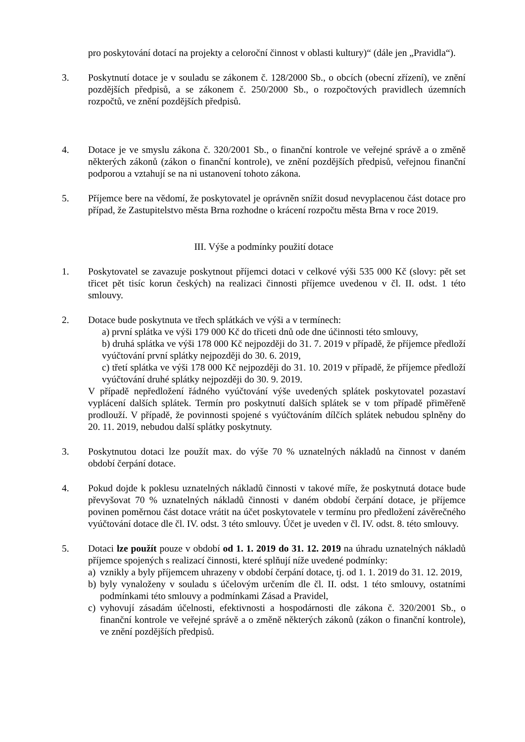pro poskytování dotací na projekty a celoroční činnost v oblasti kultury)“ (dále jen „Pravidla“).
3. Poskytnutí dotace je v souladu se zákonem č. 128/2000 Sb., o obcích (obecní zřízení), ve znění pozdějších předpisů, a se zákonem č. 250/2000 Sb., o rozpočtových pravidlech územních rozpočtů, ve znění pozdějších předpisů.
4. Dotace je ve smyslu zákona č. 320/2001 Sb., o finanční kontrole ve veřejné správě a o změně některých zákonů (zákon o finanční kontrole), ve znění pozdějších předpisů, veřejnou finanční podporou a vztahují se na ni ustanovení tohoto zákona.
5. Příjemce bere na vědomí, že poskytovatel je oprávněn snížit dosud nevyplacenou část dotace pro případ, že Zastupitelstvo města Brna rozhodne o krácení rozpočtu města Brna v roce 2019.
III. Výše a podmínky použití dotace
1. Poskytovatel se zavazuje poskytnout příjemci dotaci v celkové výši 535 000 Kč (slovy: pět set třicet pět tisíc korun českých) na realizaci činnosti příjemce uvedenou v čl. II. odst. 1 této smlouvy.
2. Dotace bude poskytnuta ve třech splátkách ve výši a v termínech:
a) první splátka ve výši 179 000 Kč do třiceti dnů ode dne účinnosti této smlouvy,
b) druhá splátka ve výši 178 000 Kč nejpozději do 31. 7. 2019 v případě, že příjemce předloží vyúčtování první splátky nejpozději do 30. 6. 2019,
c) třetí splátka ve výši 178 000 Kč nejpozději do 31. 10. 2019 v případě, že příjemce předloží vyúčtování druhé splátky nejpozději do 30. 9. 2019.
V případě nepředložení řádného vyúčtování výše uvedených splátek poskytovatel pozastaví vyplácení dalších splátek. Termín pro poskytnutí dalších splátek se v tom případě přiměřeně prodlouží. V případě, že povinnosti spojené s vyúčtováním dílčích splátek nebudou splněny do 20. 11. 2019, nebudou další splátky poskytnuty.
3. Poskytnutou dotaci lze použít max. do výše 70 % uznatelných nákladů na činnost v daném období čerpání dotace.
4. Pokud dojde k poklesu uznatelných nákladů činnosti v takové míře, že poskytnutá dotace bude převyšovat 70 % uznatelných nákladů činnosti v daném období čerpání dotace, je příjemce povinen poměrnou část dotace vrátit na účet poskytovatele v termínu pro předložení závěrečného vyúčtování dotace dle čl. IV. odst. 3 této smlouvy. Účet je uveden v čl. IV. odst. 8. této smlouvy.
5. Dotaci lze použít pouze v období od 1. 1. 2019 do 31. 12. 2019 na úhradu uznatelných nákladů příjemce spojených s realizací činnosti, které splňují níže uvedené podmínky:
a) vznikly a byly příjemcem uhrazeny v období čerpání dotace, tj. od 1. 1. 2019 do 31. 12. 2019,
b) byly vynaloženy v souladu s účelovým určením dle čl. II. odst. 1 této smlouvy, ostatními podmínkami této smlouvy a podmínkami Zásad a Pravidel,
c) vyhovují zásadám účelnosti, efektivnosti a hospodárnosti dle zákona č. 320/2001 Sb., o finanční kontrole ve veřejné správě a o změně některých zákonů (zákon o finanční kontrole), ve znění pozdějších předpisů.